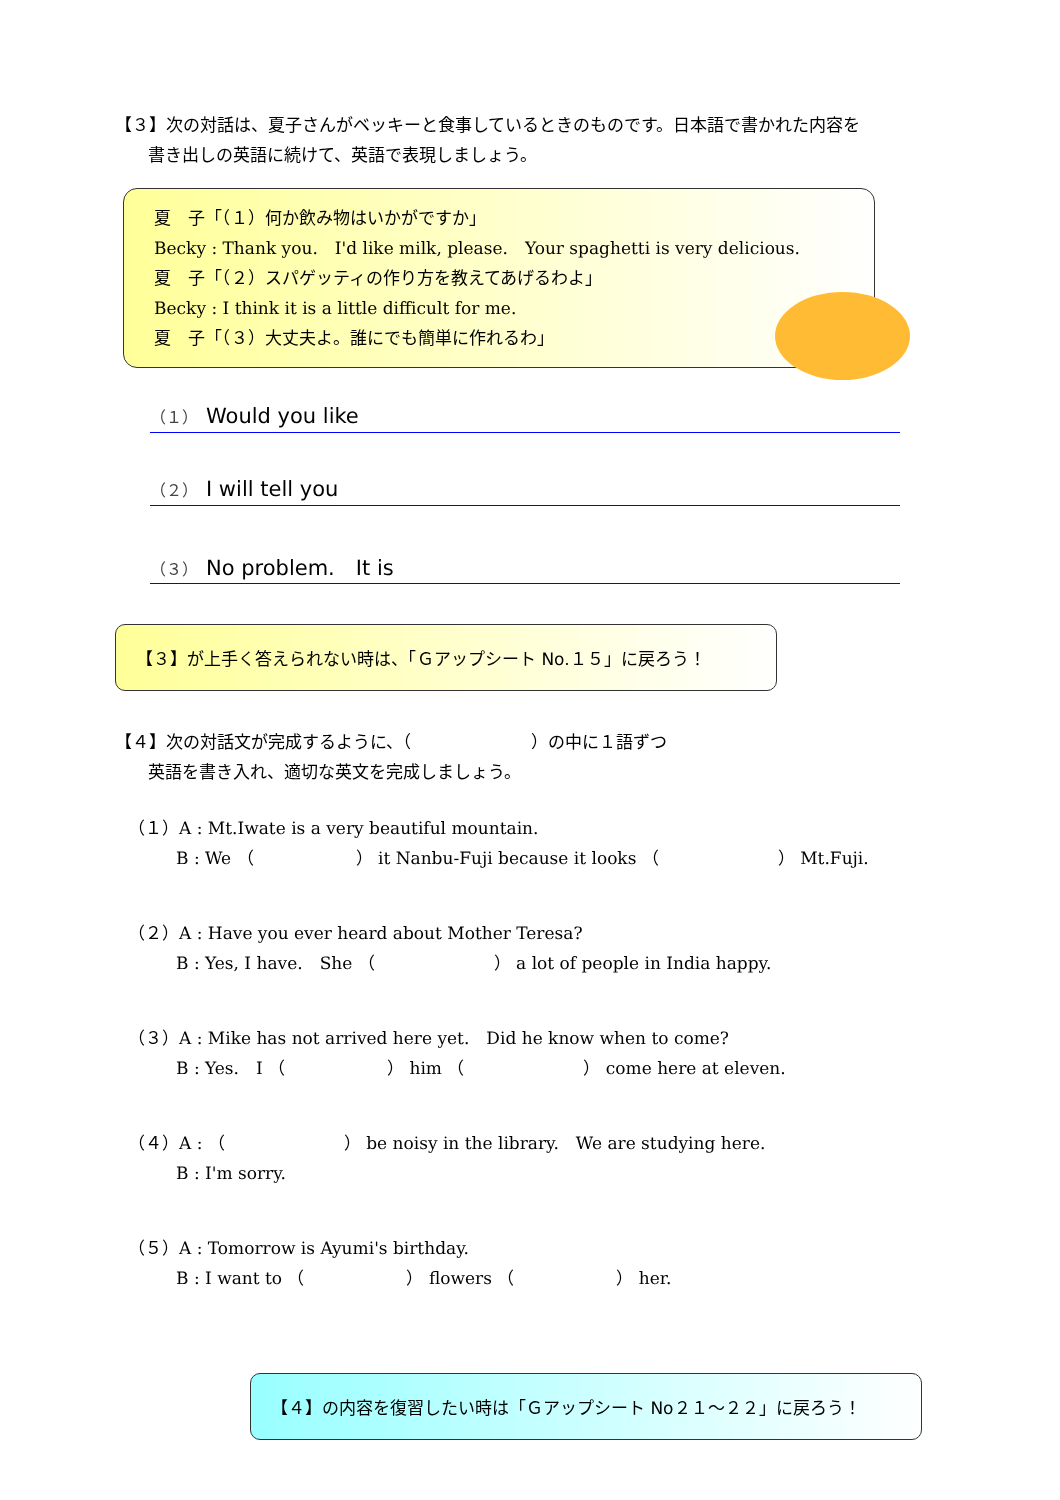【３】次の対話は、夏子さんがベッキーと食事しているときのものです。日本語で書かれた内容を
書き出しの英語に続けて、英語で表現しましょう。
夏　子「（１）何か飲み物はいかがですか」
Becky : Thank you.　I'd like milk, please.　Your spaghetti is very delicious.
夏　子「（２）スパゲッティの作り方を教えてあげるわよ」
Becky : I think it is a little difficult for me.
夏　子「（３）大丈夫よ。誰にでも簡単に作れるわ」
（１） Would you like
（２） I will tell you
（３） No problem.　It is
【３】が上手く答えられない時は、「Ｇアップシート No.１５」に戻ろう！
【４】次の対話文が完成するように、（　　　　　　　）の中に１語ずつ
英語を書き入れ、適切な英文を完成しましょう。
（１）A : Mt.Iwate is a very beautiful mountain.
B : We （　　　　　　） it Nanbu-Fuji because it looks （　　　　　　　） Mt.Fuji.
（２）A : Have you ever heard about Mother Teresa?
B : Yes, I have.　She （　　　　　　　） a lot of people in India happy.
（３）A : Mike has not arrived here yet.　Did he know when to come?
B : Yes.　I （　　　　　　） him （　　　　　　　） come here at eleven.
（４）A : （　　　　　　　） be noisy in the library.　We are studying here.
B : I'm sorry.
（５）A : Tomorrow is Ayumi's birthday.
B : I want to （　　　　　　） flowers （　　　　　　） her.
【４】の内容を復習したい時は「Ｇアップシート No２１～２２」に戻ろう！